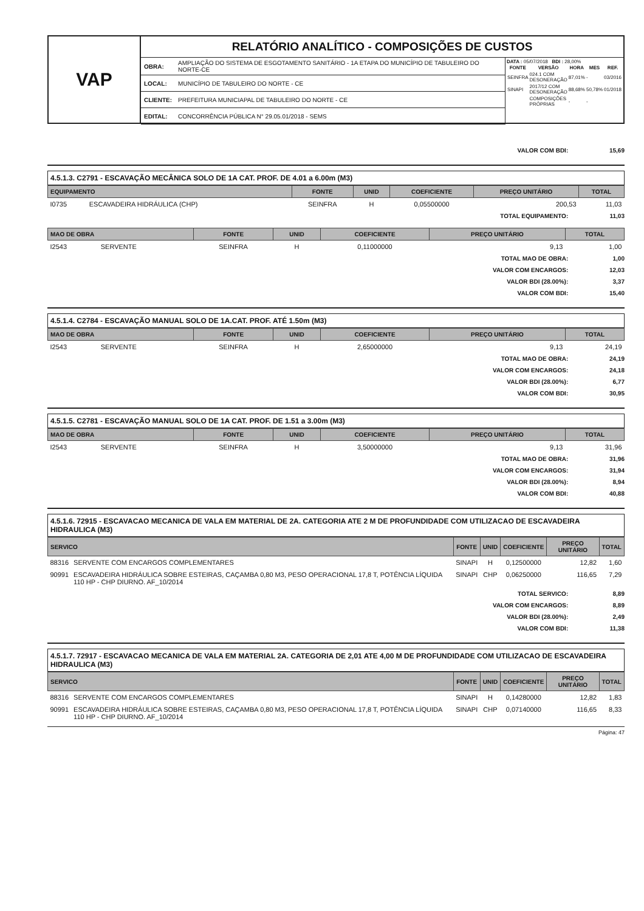VAP
RELATÓRIO ANALÍTICO - COMPOSIÇÕES DE CUSTOS
| OBRA: | AMPLIAÇÃO DO SISTEMA DE ESGOTAMENTO SANITÁRIO - 1A ETAPA DO MUNICÍPIO DE TABULEIRO DO NORTE-CE |
| LOCAL: | MUNICÍPIO DE TABULEIRO DO NORTE - CE |
| CLIENTE: | PREFEITURA MUNICIAPAL DE TABULEIRO DO NORTE - CE |
| EDITAL: | CONCORRÊNCIA PÚBLICA N° 29.05.01/2018 - SEMS |
DATA : 05/07/2018 BDI : 28,00%
| FONTE | VERSÃO | HORA | MES | REF. |
| --- | --- | --- | --- | --- |
| SEINFRA | 024.1 COM DESONERAÇÃO | 87,01% | - | 03/2016 |
| SINAPI | 2017/12 COM DESONERAÇÃO | 88,68% | 50,78% | 01/2018 |
| | COMPOSIÇÕES PRÓPRIAS | - | - | |
VALOR COM BDI: 15,69
4.5.1.3. C2791 - ESCAVAÇÃO MECÂNICA SOLO DE 1A CAT. PROF. DE 4.01 a 6.00m (M3)
| EQUIPAMENTO | | FONTE | UNID | COEFICIENTE | PREÇO UNITÁRIO | TOTAL |
| --- | --- | --- | --- | --- | --- | --- |
| I0735 | ESCAVADEIRA HIDRÁULICA (CHP) | SEINFRA | H | 0,05500000 | 200,53 | 11,03 |
TOTAL EQUIPAMENTO: 11,03
| MAO DE OBRA | | FONTE | UNID | COEFICIENTE | PREÇO UNITÁRIO | TOTAL |
| --- | --- | --- | --- | --- | --- | --- |
| I2543 | SERVENTE | SEINFRA | H | 0,11000000 | 9,13 | 1,00 |
TOTAL MAO DE OBRA: 1,00
VALOR COM ENCARGOS: 12,03
VALOR BDI (28.00%): 3,37
VALOR COM BDI: 15,40
4.5.1.4. C2784 - ESCAVAÇÃO MANUAL SOLO DE 1A.CAT. PROF. ATÉ 1.50m (M3)
| MAO DE OBRA | | FONTE | UNID | COEFICIENTE | PREÇO UNITÁRIO | TOTAL |
| --- | --- | --- | --- | --- | --- | --- |
| I2543 | SERVENTE | SEINFRA | H | 2,65000000 | 9,13 | 24,19 |
TOTAL MAO DE OBRA: 24,19
VALOR COM ENCARGOS: 24,18
VALOR BDI (28.00%): 6,77
VALOR COM BDI: 30,95
4.5.1.5. C2781 - ESCAVAÇÃO MANUAL SOLO DE 1A CAT. PROF. DE 1.51 a 3.00m (M3)
| MAO DE OBRA | | FONTE | UNID | COEFICIENTE | PREÇO UNITÁRIO | TOTAL |
| --- | --- | --- | --- | --- | --- | --- |
| I2543 | SERVENTE | SEINFRA | H | 3,50000000 | 9,13 | 31,96 |
TOTAL MAO DE OBRA: 31,96
VALOR COM ENCARGOS: 31,94
VALOR BDI (28.00%): 8,94
VALOR COM BDI: 40,88
4.5.1.6. 72915 - ESCAVACAO MECANICA DE VALA EM MATERIAL DE 2A. CATEGORIA ATE 2 M DE PROFUNDIDADE COM UTILIZACAO DE ESCAVADEIRA HIDRAULICA (M3)
| SERVICO | | FONTE | UNID | COEFICIENTE | PREÇO UNITÁRIO | TOTAL |
| --- | --- | --- | --- | --- | --- | --- |
| 88316 | SERVENTE COM ENCARGOS COMPLEMENTARES | SINAPI | H | 0,12500000 | 12,82 | 1,60 |
| 90991 | ESCAVADEIRA HIDRÁULICA SOBRE ESTEIRAS, CAÇAMBA 0,80 M3, PESO OPERACIONAL 17,8 T, POTÊNCIA LÍQUIDA 110 HP - CHP DIURNO. AF_10/2014 | SINAPI | CHP | 0,06250000 | 116,65 | 7,29 |
TOTAL SERVICO: 8,89
VALOR COM ENCARGOS: 8,89
VALOR BDI (28.00%): 2,49
VALOR COM BDI: 11,38
4.5.1.7. 72917 - ESCAVACAO MECANICA DE VALA EM MATERIAL 2A. CATEGORIA DE 2,01 ATE 4,00 M DE PROFUNDIDADE COM UTILIZACAO DE ESCAVADEIRA HIDRAULICA (M3)
| SERVICO | | FONTE | UNID | COEFICIENTE | PREÇO UNITÁRIO | TOTAL |
| --- | --- | --- | --- | --- | --- | --- |
| 88316 | SERVENTE COM ENCARGOS COMPLEMENTARES | SINAPI | H | 0,14280000 | 12,82 | 1,83 |
| 90991 | ESCAVADEIRA HIDRÁULICA SOBRE ESTEIRAS, CAÇAMBA 0,80 M3, PESO OPERACIONAL 17,8 T, POTÊNCIA LÍQUIDA 110 HP - CHP DIURNO. AF_10/2014 | SINAPI | CHP | 0,07140000 | 116,65 | 8,33 |
Página: 47